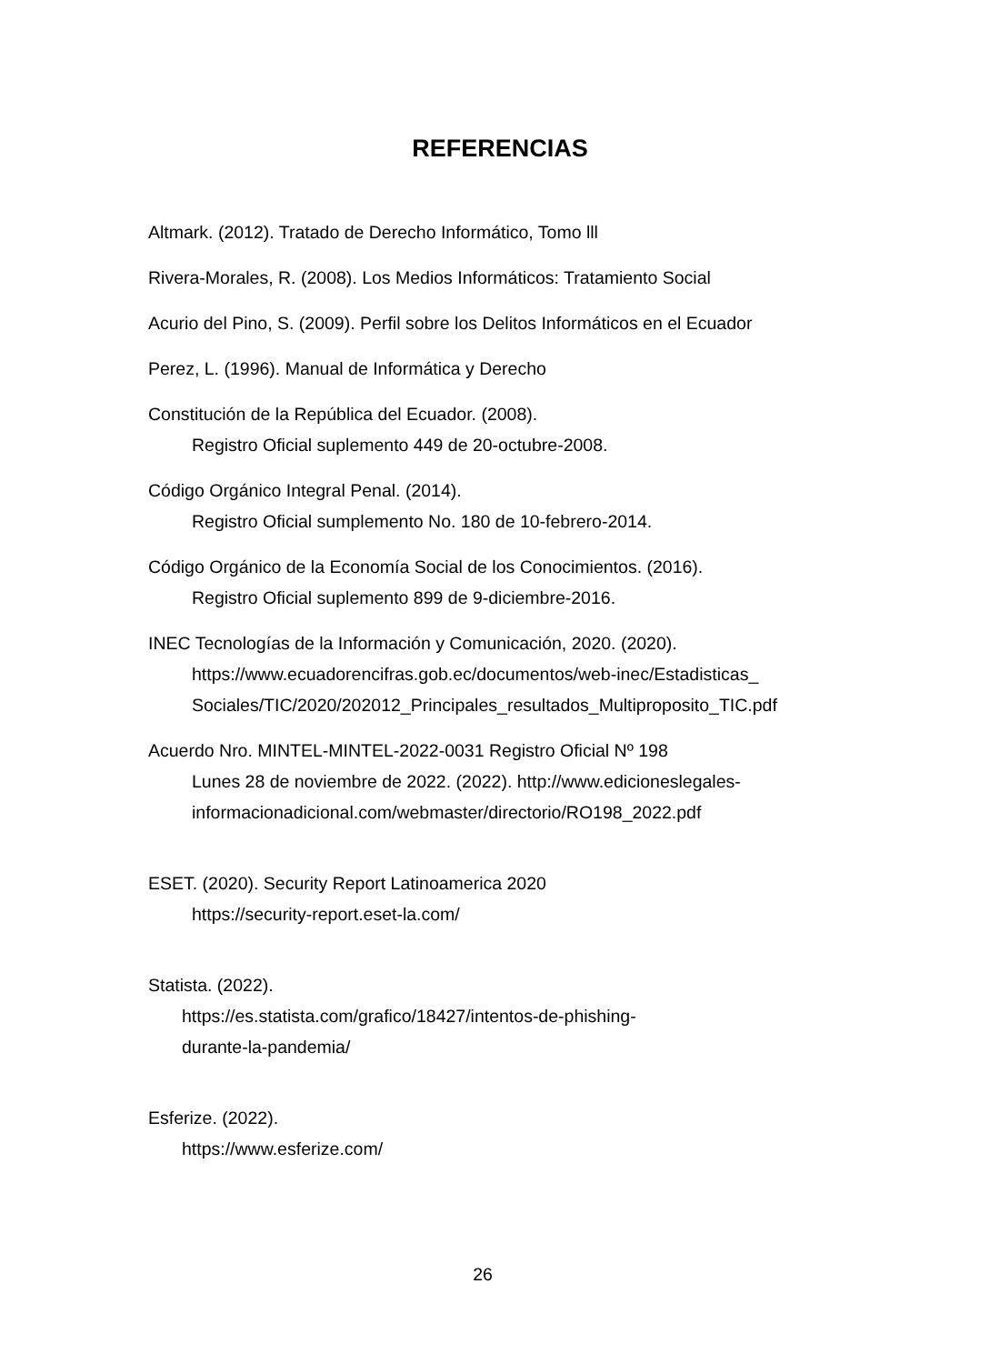REFERENCIAS
Altmark. (2012). Tratado de Derecho Informático, Tomo lll
Rivera-Morales, R. (2008). Los Medios Informáticos: Tratamiento Social
Acurio del Pino, S. (2009). Perfil sobre los Delitos Informáticos en el Ecuador
Perez, L. (1996). Manual de Informática y Derecho
Constitución de la República del Ecuador. (2008).
Registro Oficial suplemento 449 de 20-octubre-2008.
Código Orgánico Integral Penal. (2014).
Registro Oficial sumplemento No. 180 de 10-febrero-2014.
Código Orgánico de la Economía Social de los Conocimientos. (2016).
Registro Oficial suplemento 899 de 9-diciembre-2016.
INEC Tecnologías de la Información y Comunicación, 2020. (2020).
https://www.ecuadorencifras.gob.ec/documentos/web-inec/Estadisticas_ Sociales/TIC/2020/202012_Principales_resultados_Multiproposito_TIC.pdf
Acuerdo Nro. MINTEL-MINTEL-2022-0031 Registro Oficial Nº 198
Lunes 28 de noviembre de 2022. (2022). http://www.edicioneslegales-informacionadicional.com/webmaster/directorio/RO198_2022.pdf
ESET. (2020). Security Report Latinoamerica 2020
https://security-report.eset-la.com/
Statista. (2022).
https://es.statista.com/grafico/18427/intentos-de-phishing-
durante-la-pandemia/
Esferize. (2022).
https://www.esferize.com/
26